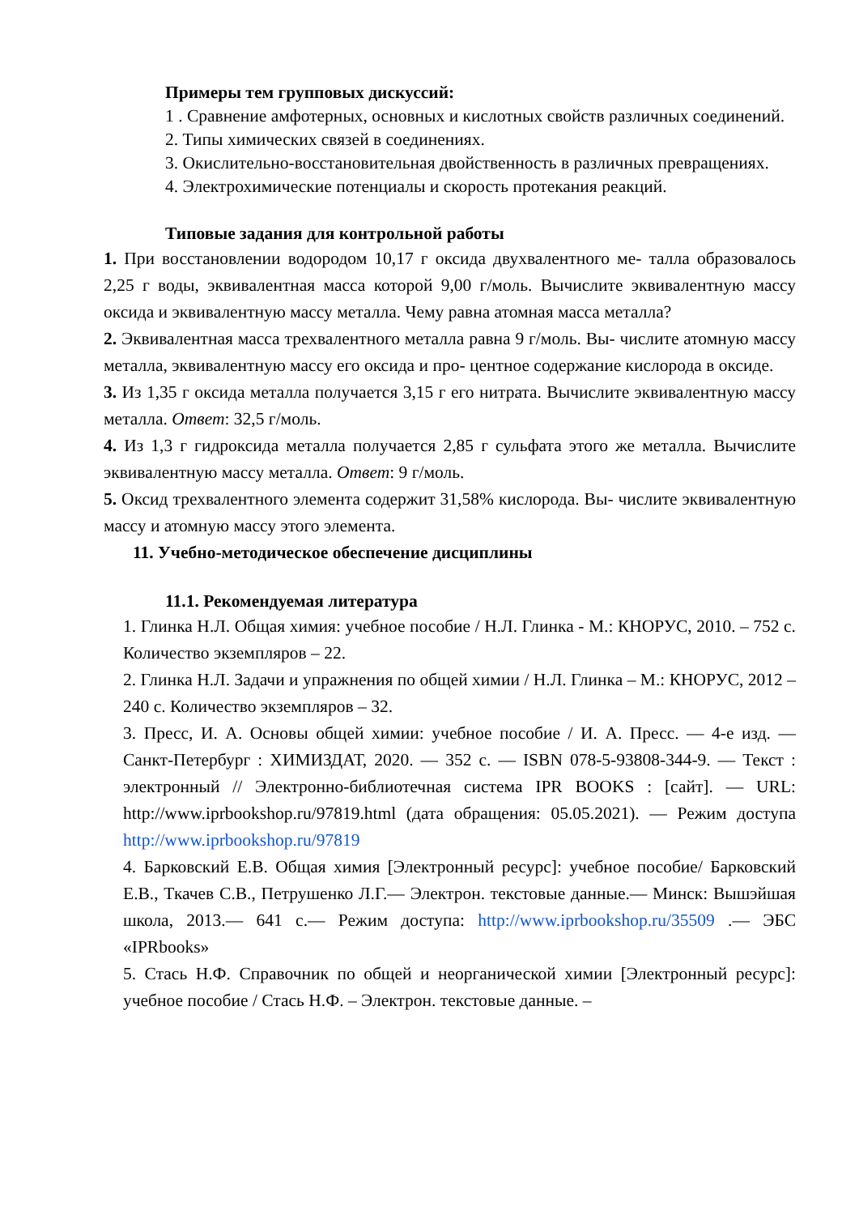Примеры тем групповых дискуссий:
1 . Сравнение амфотерных, основных и кислотных свойств различных соединений.
2. Типы химических связей в соединениях.
3. Окислительно-восстановительная двойственность в различных превращениях.
4. Электрохимические потенциалы и скорость протекания реакций.
Типовые задания для контрольной работы
1. При восстановлении водородом 10,17 г оксида двухвалентного ме- талла образовалось 2,25 г воды, эквивалентная масса которой 9,00 г/моль. Вычислите эквивалентную массу оксида и эквивалентную массу металла. Чему равна атомная масса металла?
2. Эквивалентная масса трехвалентного металла равна 9 г/моль. Вы- числите атомную массу металла, эквивалентную массу его оксида и про- центное содержание кислорода в оксиде.
3. Из 1,35 г оксида металла получается 3,15 г его нитрата. Вычислите эквивалентную массу металла. Ответ: 32,5 г/моль.
4. Из 1,3 г гидроксида металла получается 2,85 г сульфата этого же металла. Вычислите эквивалентную массу металла. Ответ: 9 г/моль.
5. Оксид трехвалентного элемента содержит 31,58% кислорода. Вы- числите эквивалентную массу и атомную массу этого элемента.
11. Учебно-методическое обеспечение дисциплины
11.1. Рекомендуемая литература
1. Глинка Н.Л. Общая химия: учебное пособие / Н.Л. Глинка - М.: КНОРУС, 2010. – 752 с. Количество экземпляров – 22.
2. Глинка Н.Л. Задачи и упражнения по общей химии / Н.Л. Глинка – М.: КНОРУС, 2012 – 240 с. Количество экземпляров – 32.
3. Пресс, И. А. Основы общей химии: учебное пособие / И. А. Пресс. — 4-е изд. — Санкт-Петербург : ХИМИЗДАТ, 2020. — 352 c. — ISBN 078-5-93808-344-9. — Текст : электронный // Электронно-библиотечная система IPR BOOKS : [сайт]. — URL: http://www.iprbookshop.ru/97819.html (дата обращения: 05.05.2021). — Режим доступа http://www.iprbookshop.ru/97819
4. Барковский Е.В. Общая химия [Электронный ресурс]: учебное пособие/ Барковский Е.В., Ткачев С.В., Петрушенко Л.Г.— Электрон. текстовые данные.— Минск: Вышэйшая школа, 2013.— 641 c.— Режим доступа: http://www.iprbookshop.ru/35509 .— ЭБС «IPRbooks»
5. Стась Н.Ф. Справочник по общей и неорганической химии [Электронный ресурс]: учебное пособие / Стась Н.Ф. – Электрон. текстовые данные. –